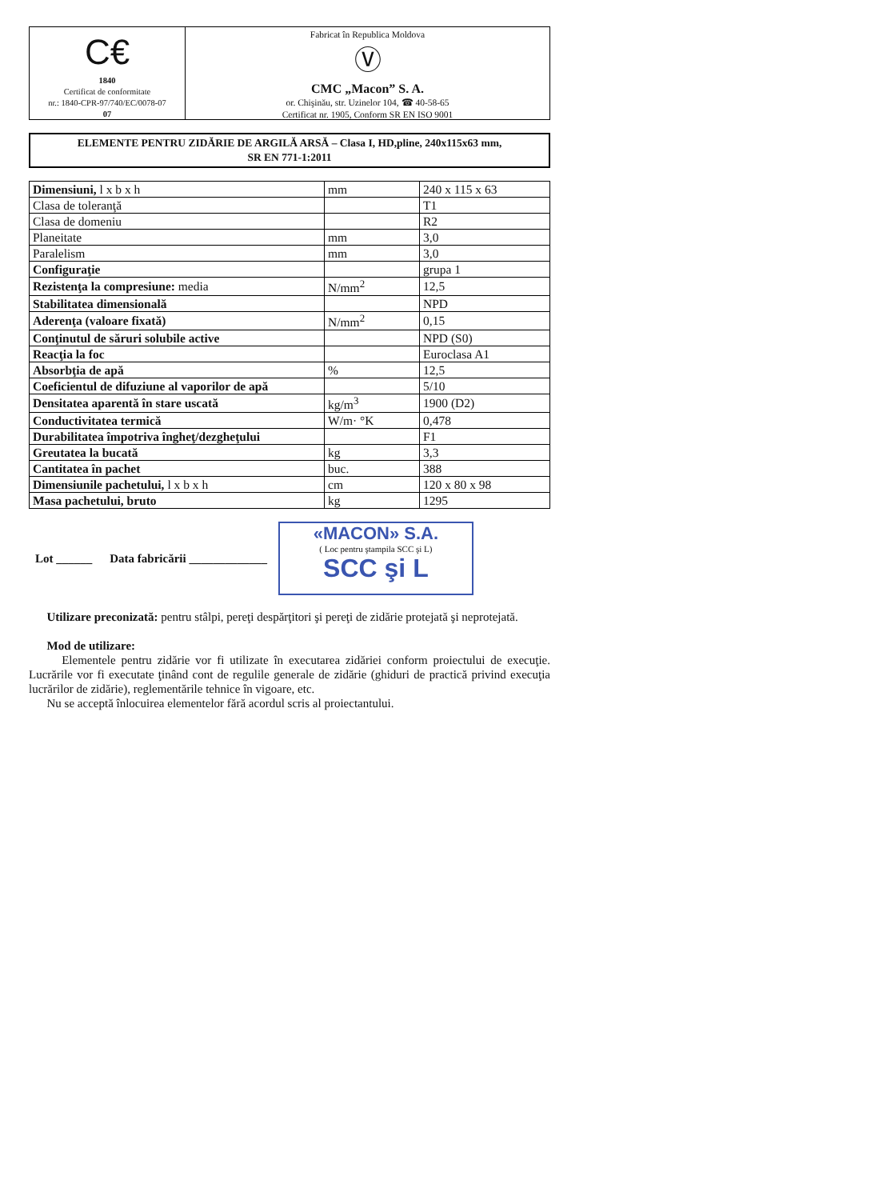C€
1840
Certificat de conformitate
nr.: 1840-CPR-97/740/EC/0078-07
07
Fabricat în Republica Moldova
Ⓥ
CMC „Macon” S. A.
or. Chişinău, str. Uzinelor 104, ☎ 40-58-65
Certificat nr. 1905, Conform SR EN ISO 9001
ELEMENTE PENTRU ZIDĂRIE DE ARGILĂ ARSĂ – Clasa I, HD,pline, 240x115x63 mm,
SR EN 771-1:2011
| Dimensiuni, l x b x h | mm | 240 x 115 x 63 |
| Clasa de toleranţă | | T1 |
| Clasa de domeniu | | R2 |
| Planeitate | mm | 3,0 |
| Paralelism | mm | 3,0 |
| Configuraţie | | grupa 1 |
| Rezistenţa la compresiune: media | N/mm<sup>2</sup> | 12,5 |
| Stabilitatea dimensională | | NPD |
| Aderenţa (valoare fixată) | N/mm<sup>2</sup> | 0,15 |
| Conţinutul de săruri solubile active | | NPD (S0) |
| Reacţia la foc | | Euroclasa A1 |
| Absorbţia de apă | % | 12,5 |
| Coeficientul de difuziune al vaporilor de apă | | 5/10 |
| Densitatea aparentă în stare uscată | kg/m<sup>3</sup> | 1900 (D2) |
| Conductivitatea termică | W/m· °K | 0,478 |
| Durabilitatea împotriva îngheţ/dezgheţului | | F1 |
| Greutatea la bucată | kg | 3,3 |
| Cantitatea în pachet | buc. | 388 |
| Dimensiunile pachetului, l x b x h | cm | 120 x 80 x 98 |
| Masa pachetului, bruto | kg | 1295 |
Lot ______ Data fabricării _____________
«MACON» S.A.
( Loc pentru ştampila SCC şi L)
SCC şi L
Utilizare preconizată: pentru stâlpi, pereţi despărţitori şi pereţi de zidărie protejată şi neprotejată.
Mod de utilizare:
Elementele pentru zidărie vor fi utilizate în executarea zidăriei conform proiectului de execuţie. Lucrările vor fi executate ţinând cont de regulile generale de zidărie (ghiduri de practică privind execuţia lucrărilor de zidărie), reglementările tehnice în vigoare, etc.
Nu se acceptă înlocuirea elementelor fără acordul scris al proiectantului.